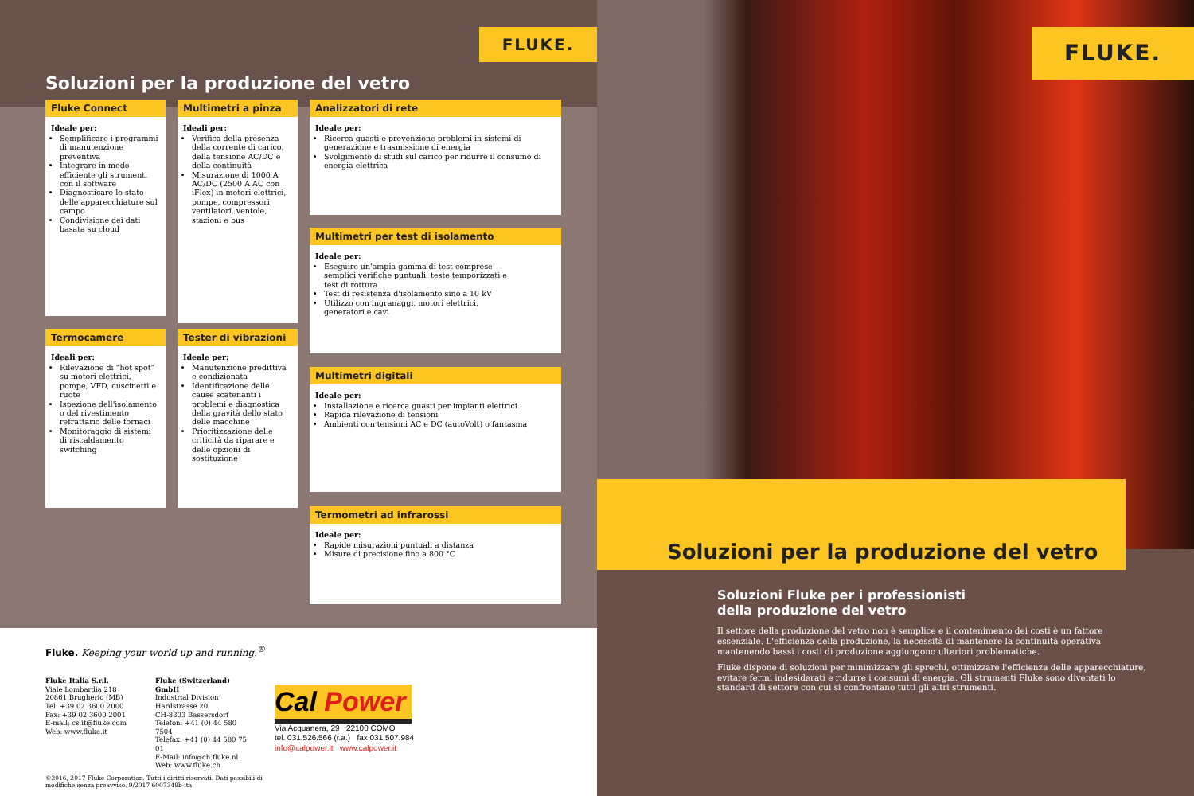FLUKE.
Soluzioni per la produzione del vetro
Fluke Connect
Ideale per:
Semplificare i programmi di manutenzione preventiva
Integrare in modo efficiente gli strumenti con il software
Diagnosticare lo stato delle apparecchiature sul campo
Condivisione dei dati basata su cloud
Multimetri a pinza
Ideali per:
Verifica della presenza della corrente di carico, della tensione AC/DC e della continuità
Misurazione di 1000 A AC/DC (2500 A AC con iFlex) in motori elettrici, pompe, compressori, ventilatori, ventole, stazioni e bus
Analizzatori di rete
Ideale per:
Ricerca guasti e prevenzione problemi in sistemi di generazione e trasmissione di energia
Svolgimento di studi sul carico per ridurre il consumo di energia elettrica
Multimetri per test di isolamento
Ideale per:
Eseguire un'ampia gamma di test comprese semplici verifiche puntuali, teste temporizzati e test di rottura
Test di resistenza d'isolamento sino a 10 kV
Utilizzo con ingranaggi, motori elettrici, generatori e cavi
Multimetri digitali
Ideale per:
Installazione e ricerca guasti per impianti elettrici
Rapida rilevazione di tensioni
Ambienti con tensioni AC e DC (autoVolt) o fantasma
Termocamere
Ideali per:
Rilevazione di “hot spot” su motori elettrici, pompe, VFD, cuscinetti e ruote
Ispezione dell'isolamento o del rivestimento refrattario delle fornaci
Monitoraggio di sistemi di riscaldamento switching
Tester di vibrazioni
Ideale per:
Manutenzione predittiva e condizionata
Identificazione delle cause scatenanti i problemi e diagnostica della gravità dello stato delle macchine
Prioritizzazione delle criticità da riparare e delle opzioni di sostituzione
Termometri ad infrarossi
Ideale per:
Rapide misurazioni puntuali a distanza
Misure di precisione fino a 800 °C
Fluke. Keeping your world up and running.<sup>®</sup>
Fluke Italia S.r.l.
Viale Lombardia 218
20861 Brugherio (MB)
Tel: +39 02 3600 2000
Fax: +39 02 3600 2001
E-mail: cs.it@fluke.com
Web: www.fluke.it
Fluke (Switzerland) GmbH
Industrial Division
Hardstrasse 20
CH-8303 Bassersdorf
Telefon: +41 (0) 44 580 7504
Telefax: +41 (0) 44 580 75 01
E-Mail: info@ch.fluke.nl
Web: www.fluke.ch
Cal Power
Via Acquanera, 29 22100 COMO
tel. 031.526.566 (r.a.) fax 031.507.984
info@calpower.it www.calpower.it
©2016, 2017 Fluke Corporation. Tutti i diritti riservati. Dati passibili di modifiche senza preavviso. 9/2017 6007348b-ita
FLUKE.
Soluzioni per la produzione del vetro
Soluzioni Fluke per i professionisti
della produzione del vetro
Il settore della produzione del vetro non è semplice e il contenimento dei costi è un fattore essenziale. L'efficienza della produzione, la necessità di mantenere la continuità operativa mantenendo bassi i costi di produzione aggiungono ulteriori problematiche.
Fluke dispone di soluzioni per minimizzare gli sprechi, ottimizzare l'efficienza delle apparecchiature, evitare fermi indesiderati e ridurre i consumi di energia. Gli strumenti Fluke sono diventati lo standard di settore con cui si confrontano tutti gli altri strumenti.